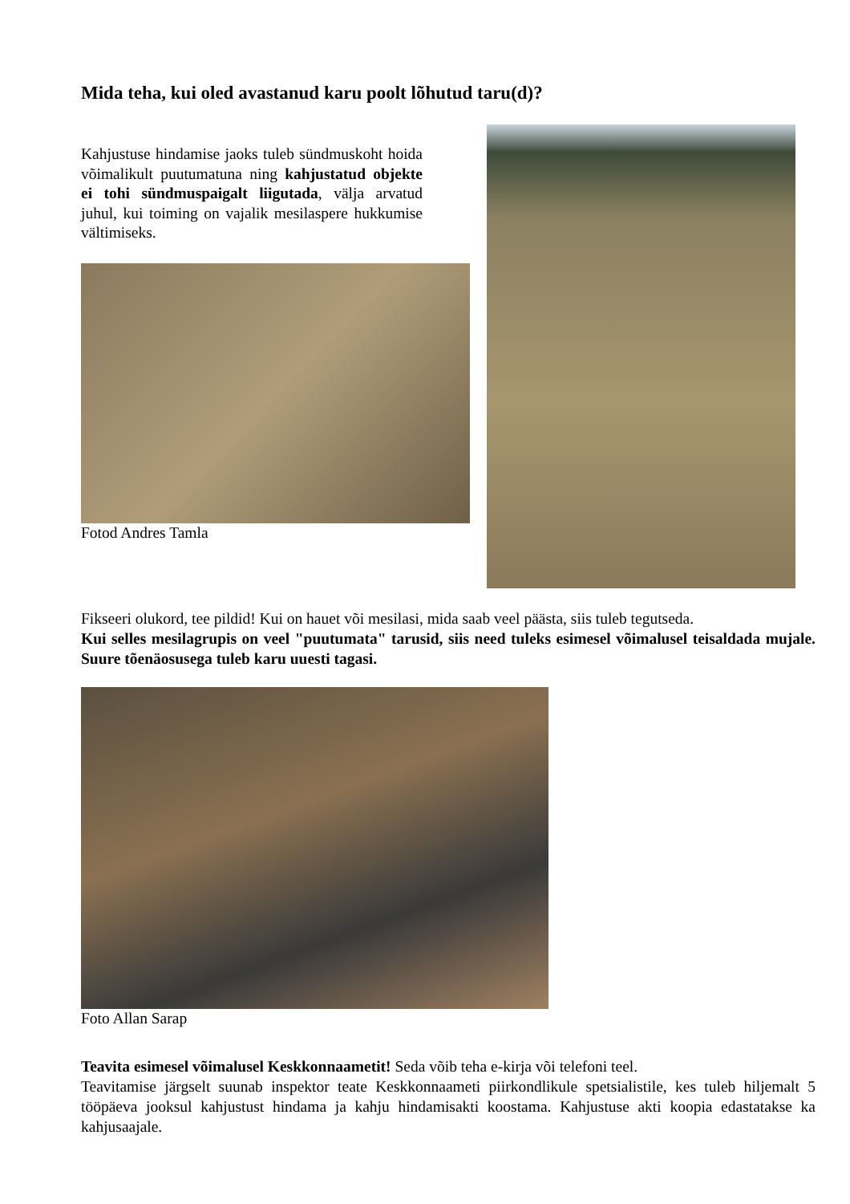Mida teha, kui oled avastanud karu poolt lõhutud taru(d)?
Kahjustuse hindamise jaoks tuleb sündmuskoht hoida võimalikult puutumatuna ning kahjustatud objekte ei tohi sündmuspaigalt liigutada, välja arvatud juhul, kui toiming on vajalik mesilaspere hukkumise vältimiseks.
Fotod Andres Tamla
Fikseeri olukord, tee pildid! Kui on hauet või mesilasi, mida saab veel päästa, siis tuleb tegutseda.
Kui selles mesilagrupis on veel "puutumata" tarusid, siis need tuleks esimesel võimalusel teisaldada mujale. Suure tõenäosusega tuleb karu uuesti tagasi.
Foto Allan Sarap
Teavita esimesel võimalusel Keskkonnaametit! Seda võib teha e-kirja või telefoni teel.
Teavitamise järgselt suunab inspektor teate Keskkonnaameti piirkondlikule spetsialistile, kes tuleb hiljemalt 5 tööpäeva jooksul kahjustust hindama ja kahju hindamisakti koostama. Kahjustuse akti koopia edastatakse ka kahjusaajale.